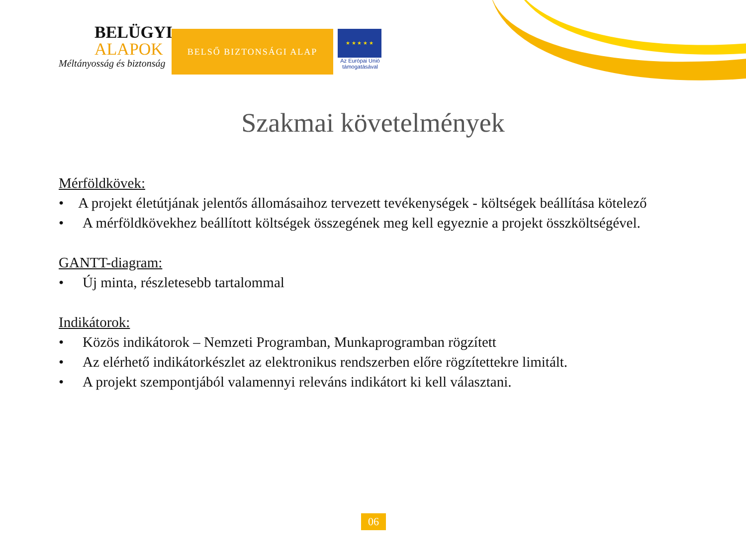BELÜGYI
ALAPOK
Méltányosság és biztonság
BELSŐ BIZTONSÁGI ALAP
★ ★ ★ ★ ★
Az Európai Unió támogatásával
Szakmai követelmények
Mérföldkövek:
• A projekt életútjának jelentős állomásaihoz tervezett tevékenységek - költségek beállítása kötelező
• A mérföldkövekhez beállított költségek összegének meg kell egyeznie a projekt összköltségével.
GANTT-diagram:
• Új minta, részletesebb tartalommal
Indikátorok:
• Közös indikátorok – Nemzeti Programban, Munkaprogramban rögzített
• Az elérhető indikátorkészlet az elektronikus rendszerben előre rögzítettekre limitált.
• A projekt szempontjából valamennyi releváns indikátort ki kell választani.
06